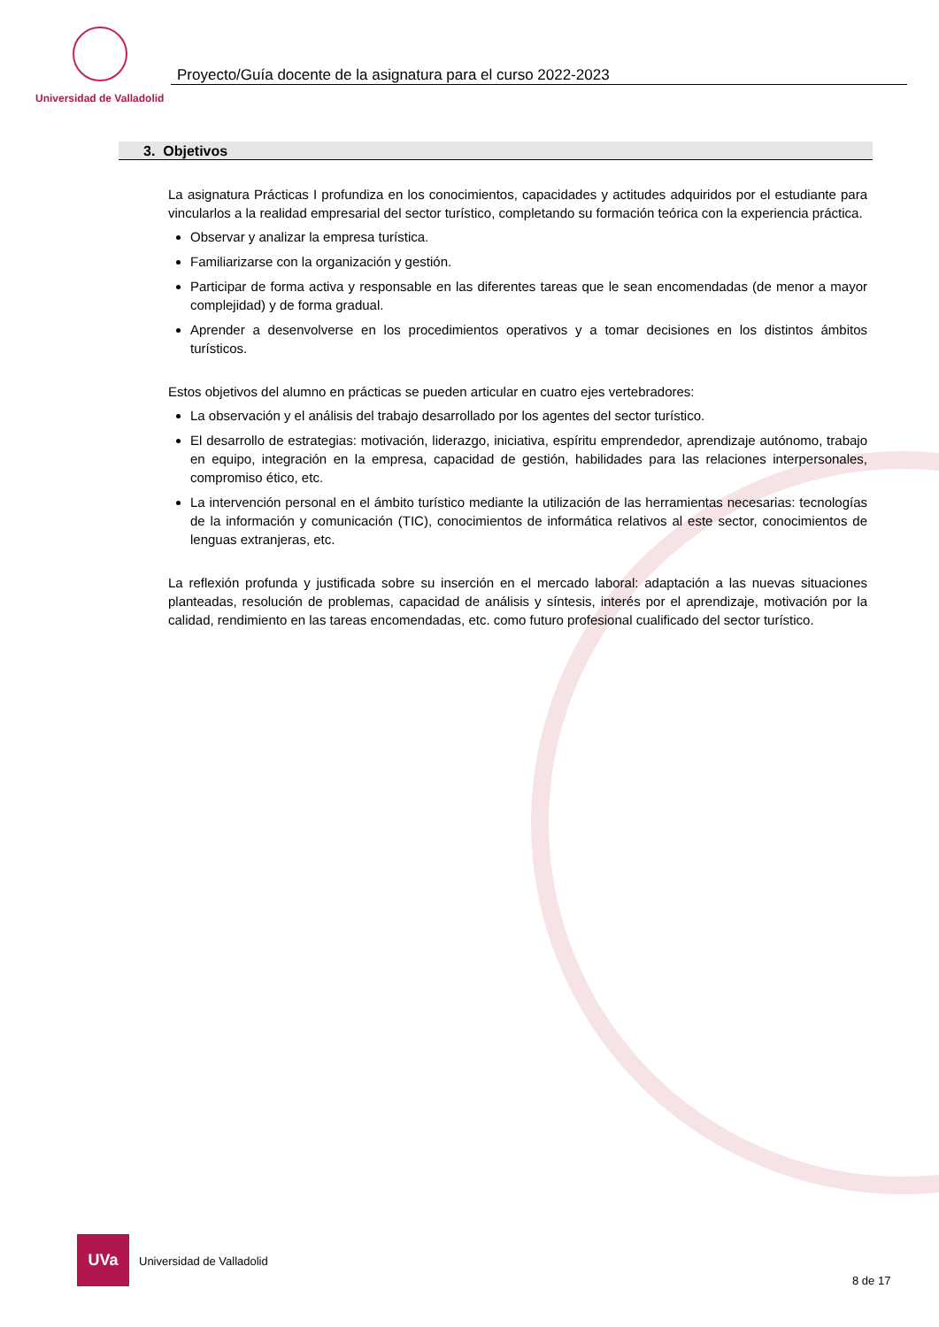Universidad de Valladolid
Proyecto/Guía docente de la asignatura para el curso 2022-2023
3. Objetivos
La asignatura Prácticas I profundiza en los conocimientos, capacidades y actitudes adquiridos por el estudiante para vincularlos a la realidad empresarial del sector turístico, completando su formación teórica con la experiencia práctica.
Observar y analizar la empresa turística.
Familiarizarse con la organización y gestión.
Participar de forma activa y responsable en las diferentes tareas que le sean encomendadas (de menor a mayor complejidad) y de forma gradual.
Aprender a desenvolverse en los procedimientos operativos y a tomar decisiones en los distintos ámbitos turísticos.
Estos objetivos del alumno en prácticas se pueden articular en cuatro ejes vertebradores:
La observación y el análisis del trabajo desarrollado por los agentes del sector turístico.
El desarrollo de estrategias: motivación, liderazgo, iniciativa, espíritu emprendedor, aprendizaje autónomo, trabajo en equipo, integración en la empresa, capacidad de gestión, habilidades para las relaciones interpersonales, compromiso ético, etc.
La intervención personal en el ámbito turístico mediante la utilización de las herramientas necesarias: tecnologías de la información y comunicación (TIC), conocimientos de informática relativos al este sector, conocimientos de lenguas extranjeras, etc.
La reflexión profunda y justificada sobre su inserción en el mercado laboral: adaptación a las nuevas situaciones planteadas, resolución de problemas, capacidad de análisis y síntesis, interés por el aprendizaje, motivación por la calidad, rendimiento en las tareas encomendadas, etc. como futuro profesional cualificado del sector turístico.
UVa
Universidad de Valladolid
8 de 17